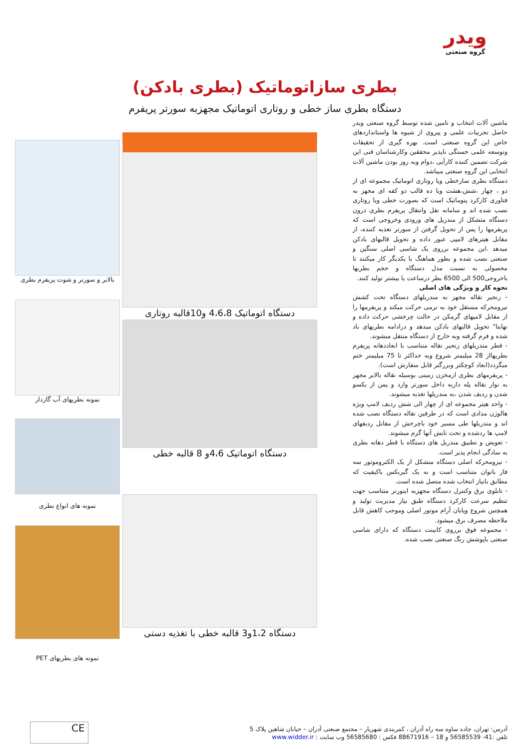ویدر
گروه صنعتی
بطری سازاتوماتیک (بطری بادکن)
دستگاه بطری ساز خطی و روتاری اتوماتیک مجهزبه سورتر پریفرم
ماشین آلات انتخاب و تامین شده توسط گروه صنعتی ویدر حاصل تجربیات علمی و پیروی از شیوه ها واستانداردهای خاص این گروه صنعتی است. بهره گیری از تحقیقات وتوسعه علمی خستگی ناپذیر محققین وکارشناسان فنی این شرکت تضمین کننده کارآیی ،دوام وبه روز بودن ماشین آلات انتخابی این گروه صنعتی میباشد.
دستگاه بطری سازخطی ویا روتاری اتوماتیک مجموعه ای از دو ، چهار ،شش،هشت ویا ده قالب دو کفه ای مجهز به فناوری کارکرد پنوماتیک است که بصورت خطی ویا روتاری نصب شده اند و سامانه نقل وانتقال پریفرم بطری درون دستگاه متشکل از مندریل های ورودی وخروجی است که پریفرمها را پس از تحویل گرفتن از سورتر تغذیه کننده، از مقابل هیترهای لامپی عبور داده و تحویل قالبهای بادکن میدهد .این مجموعه برروی یک شاسی اصلی سنگین و صنعتی نصب شده و بطور هماهنگ با یکدیگر کار میکنند تا محصولی به نسبت مدل دستگاه و حجم بطریها باخروجی500 الی 6500 بطر درساعت یا بیشتر تولید کنند.
نحوه کار و ویژگی های اصلی
- زنجیر نقاله مجهز به مندریلهای دستگاه تحت کشش نیرومحرکه مستقل خود به نرمی حرکت میکند و پریفرمها را از مقابل لامپهای گرمکن در حالت چرخشی حرکت داده و نهایتا" تحویل قالبهای بادکن میدهد و درادامه بطریهای باد شده و فرم گرفته وبه خارج از دستگاه منتقل میشوند.
- قطر مندریلهای زنجیر نقاله متناسب با ابعاددهانه پریفرم بطریهااز 28 میلیمتر شروع وبه حداکثر تا 75 میلیمتر ختم میگردد(ابعاد کوچکتر وبزرگتر قابل سفارش است).
- پریفرمهای بطری ازمخزن زمینی بوسیله نقاله بالابر مجهز به نوار نقاله پله داربه داخل سورتر وارد و پس از یکسو شدن و ردیف شدن ،به مندریلها تغذیه میشوند.
- واحد هیتر مجموعه ای از چهار الی شش ردیف لامپ ویژه هالوژن مدادی است که در طرفین نقاله دستگاه نصب شده اند و مندریلها طی مسیر خود باچرخش از مقابل ردیفهای لامپ ها ردشده و تحت تابش آنها گرم میشوند.
- تعویض و تطبیق مندریل های دستگاه با قطر دهانه بطری به سادگی انجام پذیر است.
- نیرومحرکه اصلی دستگاه متشکل از یک الکتروموتور سه فاز باتوان متناسب است و به یک گیربکس باکیفیت که مطابق بانیاز انتخاب شده متصل شده است.
- تابلوی برق وکنترل دستگاه مجهزبه اینورتر متناسب جهت تنظیم سرعت کارکرد دستگاه طبق نیاز مدیریت تولید و همچنین شروع وپایان آرام موتور اصلی وموجب کاهش قابل ملاحظه مصرف برق میشود.
- مجموعه فوق برروی کابینت دستگاه که دارای شاسی صنعتی باپوشش رنگ صنعتی نصب شده.
دستگاه اتوماتیک 4،6،8 و10قالبه روتاری
دستگاه اتوماتیک 4،6و 8 قالبه خطی
دستگاه 1،2و3 قالبه خطی با تغذیه دستی
بالابر و سورتر و شوت پریفرم بطری
نمونه بطریهای آب گازدار
نمونه های انواع بطری
نمونه های بطریهای PET
آدرس: تهران، جاده ساوه سه راه آدران ، کمربندی شهریار – مجتمع صنعتی آدران – خیابان شاهین پلاک 5
تلفن :41- 56585539 و 18 – 88671916 فکس : 56585680 وب سایت : www.widder.ir
CE